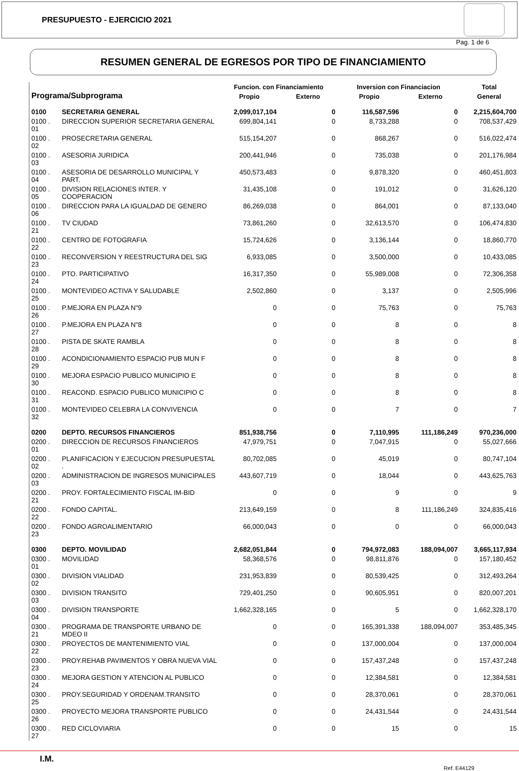PRESUPUESTO - EJERCICIO 2021
Pag. 1 de 6
RESUMEN GENERAL DE EGRESOS POR TIPO DE FINANCIAMIENTO
| Programa/Subprograma | | Funcion. con Financiamiento | | Inversion con Financiacion | | Total |
| --- | --- | --- | --- | --- | --- | --- |
| | | Propio | Externo | Propio | Externo | General |
| 0100 | SECRETARIA GENERAL | 2,099,017,104 | 0 | 116,587,596 | 0 | 2,215,604,700 |
| 0100 . 01 | DIRECCION SUPERIOR SECRETARIA GENERAL | 699,804,141 | 0 | 8,733,288 | 0 | 708,537,429 |
| 0100 . 02 | PROSECRETARIA GENERAL | 515,154,207 | 0 | 868,267 | 0 | 516,022,474 |
| 0100 . 03 | ASESORIA JURIDICA | 200,441,946 | 0 | 735,038 | 0 | 201,176,984 |
| 0100 . 04 | ASESORIA DE DESARROLLO MUNICIPAL Y PART. | 450,573,483 | 0 | 9,878,320 | 0 | 460,451,803 |
| 0100 . 05 | DIVISION RELACIONES INTER. Y COOPERACION | 31,435,108 | 0 | 191,012 | 0 | 31,626,120 |
| 0100 . 06 | DIRECCION PARA LA IGUALDAD DE GENERO | 86,269,038 | 0 | 864,001 | 0 | 87,133,040 |
| 0100 . 21 | TV CIUDAD | 73,861,260 | 0 | 32,613,570 | 0 | 106,474,830 |
| 0100 . 22 | CENTRO DE FOTOGRAFIA | 15,724,626 | 0 | 3,136,144 | 0 | 18,860,770 |
| 0100 . 23 | RECONVERSION Y REESTRUCTURA DEL SIG | 6,933,085 | 0 | 3,500,000 | 0 | 10,433,085 |
| 0100 . 24 | PTO. PARTICIPATIVO | 16,317,350 | 0 | 55,989,008 | 0 | 72,306,358 |
| 0100 . 25 | MONTEVIDEO ACTIVA Y SALUDABLE | 2,502,860 | 0 | 3,137 | 0 | 2,505,996 |
| 0100 . 26 | P.MEJORA EN PLAZA N"9 | 0 | 0 | 75,763 | 0 | 75,763 |
| 0100 . 27 | P.MEJORA EN PLAZA N"8 | 0 | 0 | 8 | 0 | 8 |
| 0100 . 28 | PISTA DE SKATE RAMBLA | 0 | 0 | 8 | 0 | 8 |
| 0100 . 29 | ACONDICIONAMIENTO ESPACIO PUB MUN F | 0 | 0 | 8 | 0 | 8 |
| 0100 . 30 | MEJORA ESPACIO PUBLICO MUNICIPIO E | 0 | 0 | 8 | 0 | 8 |
| 0100 . 31 | REACOND. ESPACIO PUBLICO MUNICIPIO C | 0 | 0 | 8 | 0 | 8 |
| 0100 . 32 | MONTEVIDEO CELEBRA LA CONVIVENCIA | 0 | 0 | 7 | 0 | 7 |
| 0200 | DEPTO. RECURSOS FINANCIEROS | 851,938,756 | 0 | 7,110,995 | 111,186,249 | 970,236,000 |
| 0200 . 01 | DIRECCION DE RECURSOS FINANCIEROS | 47,979,751 | 0 | 7,047,915 | 0 | 55,027,666 |
| 0200 . 02 | PLANIFICACION Y EJECUCION PRESUPUESTAL . | 80,702,085 | 0 | 45,019 | 0 | 80,747,104 |
| 0200 . 03 | ADMINISTRACION DE INGRESOS MUNICIPALES | 443,607,719 | 0 | 18,044 | 0 | 443,625,763 |
| 0200 . 21 | PROY. FORTALECIMIENTO FISCAL IM-BID | 0 | 0 | 9 | 0 | 9 |
| 0200 . 22 | FONDO CAPITAL. | 213,649,159 | 0 | 8 | 111,186,249 | 324,835,416 |
| 0200 . 23 | FONDO AGROALIMENTARIO | 66,000,043 | 0 | 0 | 0 | 66,000,043 |
| 0300 | DEPTO. MOVILIDAD | 2,682,051,844 | 0 | 794,972,083 | 188,094,007 | 3,665,117,934 |
| 0300 . 01 | MOVILIDAD | 58,368,576 | 0 | 98,811,876 | 0 | 157,180,452 |
| 0300 . 02 | DIVISION VIALIDAD | 231,953,839 | 0 | 80,539,425 | 0 | 312,493,264 |
| 0300 . 03 | DIVISION TRANSITO | 729,401,250 | 0 | 90,605,951 | 0 | 820,007,201 |
| 0300 . 04 | DIVISION TRANSPORTE | 1,662,328,165 | 0 | 5 | 0 | 1,662,328,170 |
| 0300 . 21 | PROGRAMA DE TRANSPORTE URBANO DE MDEO II | 0 | 0 | 165,391,338 | 188,094,007 | 353,485,345 |
| 0300 . 22 | PROYECTOS DE MANTENIMIENTO VIAL | 0 | 0 | 137,000,004 | 0 | 137,000,004 |
| 0300 . 23 | PROY.REHAB PAVIMENTOS Y OBRA NUEVA VIAL | 0 | 0 | 157,437,248 | 0 | 157,437,248 |
| 0300 . 24 | MEJORA GESTION Y ATENCION AL PUBLICO | 0 | 0 | 12,384,581 | 0 | 12,384,581 |
| 0300 . 25 | PROY.SEGURIDAD Y ORDENAM.TRANSITO | 0 | 0 | 28,370,061 | 0 | 28,370,061 |
| 0300 . 26 | PROYECTO MEJORA TRANSPORTE PUBLICO | 0 | 0 | 24,431,544 | 0 | 24,431,544 |
| 0300 . 27 | RED CICLOVIARIA | 0 | 0 | 15 | 0 | 15 |
I.M. Ref. E44129